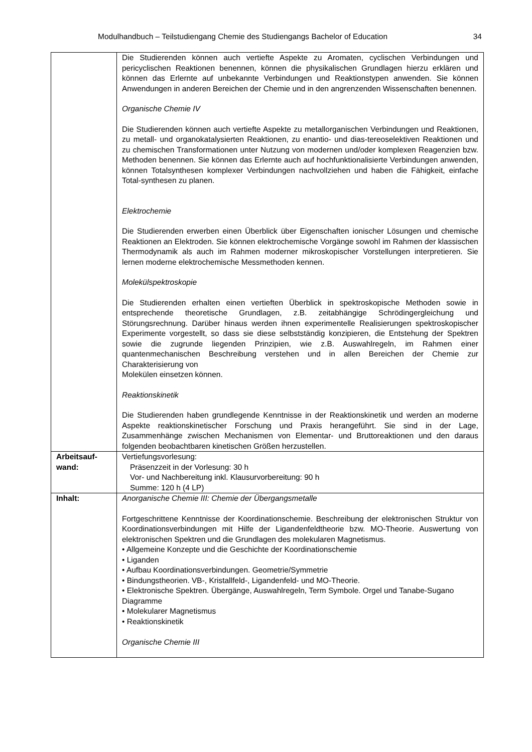Modulhandbuch – Teilstudiengang Chemie des Studiengangs Bachelor of Education 34
| | Die Studierenden können auch vertiefte Aspekte zu Aromaten, cyclischen Verbindungen und pericyclischen Reaktionen benennen, können die physikalischen Grundlagen hierzu erklären und können das Erlernte auf unbekannte Verbindungen und Reaktionstypen anwenden. Sie können Anwendungen in anderen Bereichen der Chemie und in den angrenzenden Wissenschaften benennen. Organische Chemie IV Die Studierenden können auch vertiefte Aspekte zu metallorganischen Verbindungen und Reaktionen, zu metall- und organokatalysierten Reaktionen, zu enantio- und dias-tereoselektiven Reaktionen und zu chemischen Transformationen unter Nutzung von modernen und/oder komplexen Reagenzien bzw. Methoden benennen. Sie können das Erlernte auch auf hochfunktionalisierte Verbindungen anwenden, können Totalsynthesen komplexer Verbindungen nachvollziehen und haben die Fähigkeit, einfache Total-synthesen zu planen. Elektrochemie Die Studierenden erwerben einen Überblick über Eigenschaften ionischer Lösungen und chemische Reaktionen an Elektroden. Sie können elektrochemische Vorgänge sowohl im Rahmen der klassischen Thermodynamik als auch im Rahmen moderner mikroskopischer Vorstellungen interpretieren. Sie lernen moderne elektrochemische Messmethoden kennen. Molekülspektroskopie Die Studierenden erhalten einen vertieften Überblick in spektroskopische Methoden sowie in entsprechende theoretische Grundlagen, z.B. zeitabhängige Schrödingergleichung und Störungsrechnung. Darüber hinaus werden ihnen experimentelle Realisierungen spektroskopischer Experimente vorgestellt, so dass sie diese selbstständig konzipieren, die Entstehung der Spektren sowie die zugrunde liegenden Prinzipien, wie z.B. Auswahlregeln, im Rahmen einer quantenmechanischen Beschreibung verstehen und in allen Bereichen der Chemie zur Charakterisierung von Molekülen einsetzen können. Reaktionskinetik Die Studierenden haben grundlegende Kenntnisse in der Reaktionskinetik und werden an moderne Aspekte reaktionskinetischer Forschung und Praxis herangeführt. Sie sind in der Lage, Zusammenhänge zwischen Mechanismen von Elementar- und Bruttoreaktionen und den daraus folgenden beobachtbaren kinetischen Größen herzustellen. |
| Arbeitsauf- wand: | Vertiefungsvorlesung: Präsenzzeit in der Vorlesung: 30 h Vor- und Nachbereitung inkl. Klausurvorbereitung: 90 h Summe: 120 h (4 LP) |
| Inhalt: | Anorganische Chemie III: Chemie der Übergangsmetalle Fortgeschrittene Kenntnisse der Koordinationschemie. Beschreibung der elektronischen Struktur von Koordinationsverbindungen mit Hilfe der Ligandenfeldtheorie bzw. MO-Theorie. Auswertung von elektronischen Spektren und die Grundlagen des molekularen Magnetismus. • Allgemeine Konzepte und die Geschichte der Koordinationschemie • Liganden • Aufbau Koordinationsverbindungen. Geometrie/Symmetrie • Bindungstheorien. VB-, Kristallfeld-, Ligandenfeld- und MO-Theorie. • Elektronische Spektren. Übergänge, Auswahlregeln, Term Symbole. Orgel und Tanabe-Sugano Diagramme • Molekularer Magnetismus • Reaktionskinetik Organische Chemie III |